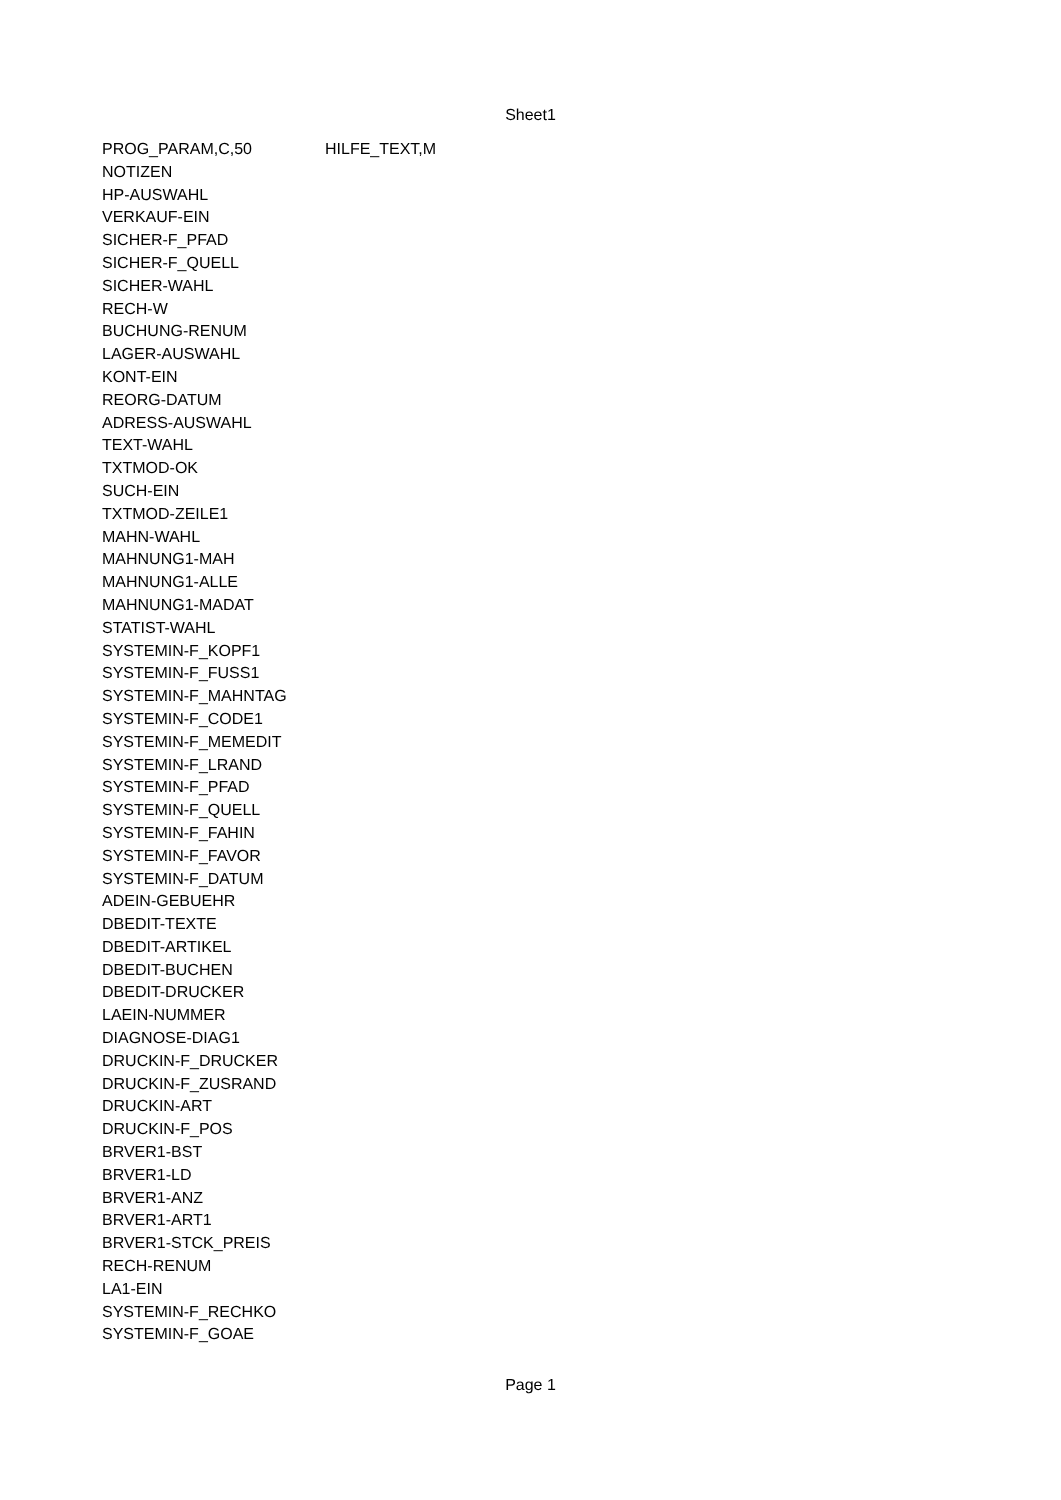Sheet1
| PROG_PARAM,C,50 | HILFE_TEXT,M |
| NOTIZEN | |
| HP-AUSWAHL | |
| VERKAUF-EIN | |
| SICHER-F_PFAD | |
| SICHER-F_QUELL | |
| SICHER-WAHL | |
| RECH-W | |
| BUCHUNG-RENUM | |
| LAGER-AUSWAHL | |
| KONT-EIN | |
| REORG-DATUM | |
| ADRESS-AUSWAHL | |
| TEXT-WAHL | |
| TXTMOD-OK | |
| SUCH-EIN | |
| TXTMOD-ZEILE1 | |
| MAHN-WAHL | |
| MAHNUNG1-MAH | |
| MAHNUNG1-ALLE | |
| MAHNUNG1-MADAT | |
| STATIST-WAHL | |
| SYSTEMIN-F_KOPF1 | |
| SYSTEMIN-F_FUSS1 | |
| SYSTEMIN-F_MAHNTAG | |
| SYSTEMIN-F_CODE1 | |
| SYSTEMIN-F_MEMEDIT | |
| SYSTEMIN-F_LRAND | |
| SYSTEMIN-F_PFAD | |
| SYSTEMIN-F_QUELL | |
| SYSTEMIN-F_FAHIN | |
| SYSTEMIN-F_FAVOR | |
| SYSTEMIN-F_DATUM | |
| ADEIN-GEBUEHR | |
| DBEDIT-TEXTE | |
| DBEDIT-ARTIKEL | |
| DBEDIT-BUCHEN | |
| DBEDIT-DRUCKER | |
| LAEIN-NUMMER | |
| DIAGNOSE-DIAG1 | |
| DRUCKIN-F_DRUCKER | |
| DRUCKIN-F_ZUSRAND | |
| DRUCKIN-ART | |
| DRUCKIN-F_POS | |
| BRVER1-BST | |
| BRVER1-LD | |
| BRVER1-ANZ | |
| BRVER1-ART1 | |
| BRVER1-STCK_PREIS | |
| RECH-RENUM | |
| LA1-EIN | |
| SYSTEMIN-F_RECHKO | |
| SYSTEMIN-F_GOAE | |
Page 1